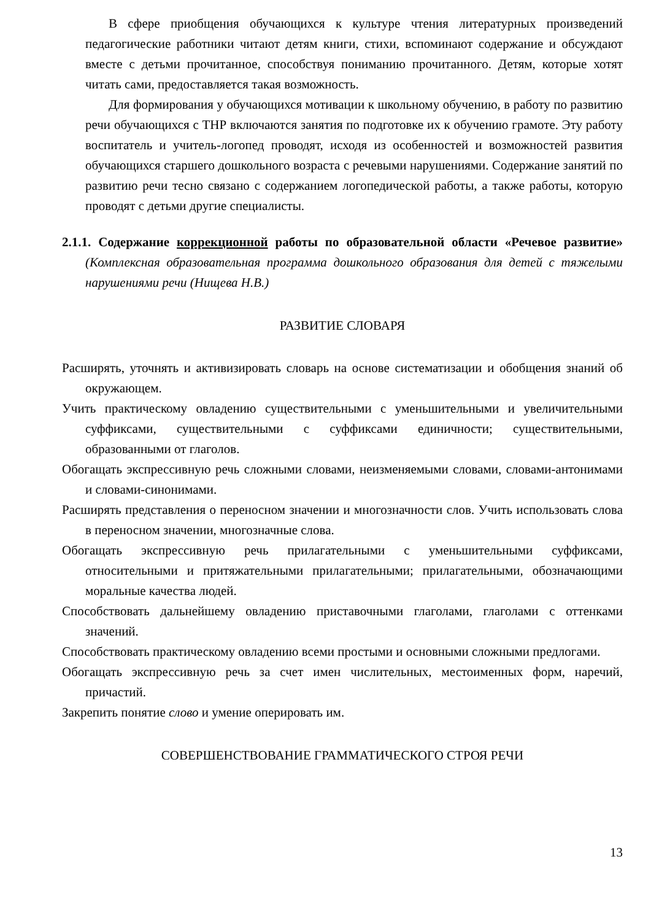В сфере приобщения обучающихся к культуре чтения литературных произведений педагогические работники читают детям книги, стихи, вспоминают содержание и обсуждают вместе с детьми прочитанное, способствуя пониманию прочитанного. Детям, которые хотят читать сами, предоставляется такая возможность.
Для формирования у обучающихся мотивации к школьному обучению, в работу по развитию речи обучающихся с ТНР включаются занятия по подготовке их к обучению грамоте. Эту работу воспитатель и учитель-логопед проводят, исходя из особенностей и возможностей развития обучающихся старшего дошкольного возраста с речевыми нарушениями. Содержание занятий по развитию речи тесно связано с содержанием логопедической работы, а также работы, которую проводят с детьми другие специалисты.
2.1.1. Содержание коррекционной работы по образовательной области «Речевое развитие» (Комплексная образовательная программа дошкольного образования для детей с тяжелыми нарушениями речи (Нищева Н.В.)
РАЗВИТИЕ СЛОВАРЯ
Расширять, уточнять и активизировать словарь на основе систематизации и обобщения знаний об окружающем.
Учить практическому овладению существительными с уменьшительными и увеличительными суффиксами, существительными с суффиксами единичности; существительными, образованными от глаголов.
Обогащать экспрессивную речь сложными словами, неизменяемыми словами, словами-антонимами и словами-синонимами.
Расширять представления о переносном значении и многозначности слов. Учить использовать слова в переносном значении, многозначные слова.
Обогащать экспрессивную речь прилагательными с уменьшительными суффиксами, относительными и притяжательными прилагательными; прилагательными, обозначающими моральные качества людей.
Способствовать дальнейшему овладению приставочными глаголами, глаголами с оттенками значений.
Способствовать практическому овладению всеми простыми и основными сложными предлогами.
Обогащать экспрессивную речь за счет имен числительных, местоименных форм, наречий, причастий.
Закрепить понятие слово и умение оперировать им.
СОВЕРШЕНСТВОВАНИЕ ГРАММАТИЧЕСКОГО СТРОЯ РЕЧИ
13